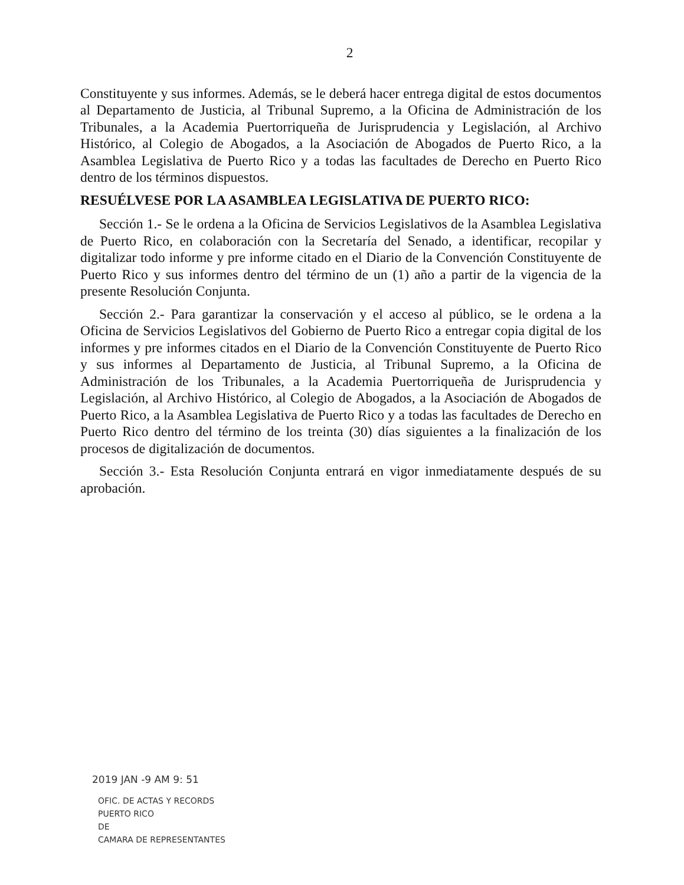2
Constituyente y sus informes. Además, se le deberá hacer entrega digital de estos documentos al Departamento de Justicia, al Tribunal Supremo, a la Oficina de Administración de los Tribunales, a la Academia Puertorriqueña de Jurisprudencia y Legislación, al Archivo Histórico, al Colegio de Abogados, a la Asociación de Abogados de Puerto Rico, a la Asamblea Legislativa de Puerto Rico y a todas las facultades de Derecho en Puerto Rico dentro de los términos dispuestos.
RESUÉLVESE POR LA ASAMBLEA LEGISLATIVA DE PUERTO RICO:
Sección 1.- Se le ordena a la Oficina de Servicios Legislativos de la Asamblea Legislativa de Puerto Rico, en colaboración con la Secretaría del Senado, a identificar, recopilar y digitalizar todo informe y pre informe citado en el Diario de la Convención Constituyente de Puerto Rico y sus informes dentro del término de un (1) año a partir de la vigencia de la presente Resolución Conjunta.
Sección 2.- Para garantizar la conservación y el acceso al público, se le ordena a la Oficina de Servicios Legislativos del Gobierno de Puerto Rico a entregar copia digital de los informes y pre informes citados en el Diario de la Convención Constituyente de Puerto Rico y sus informes al Departamento de Justicia, al Tribunal Supremo, a la Oficina de Administración de los Tribunales, a la Academia Puertorriqueña de Jurisprudencia y Legislación, al Archivo Histórico, al Colegio de Abogados, a la Asociación de Abogados de Puerto Rico, a la Asamblea Legislativa de Puerto Rico y a todas las facultades de Derecho en Puerto Rico dentro del término de los treinta (30) días siguientes a la finalización de los procesos de digitalización de documentos.
Sección 3.- Esta Resolución Conjunta entrará en vigor inmediatamente después de su aprobación.
2019 JAN -9 AM 9: 51
OFIC. DE ACTAS Y RECORDS
PUERTO RICO
DE
CAMARA DE REPRESENTANTES